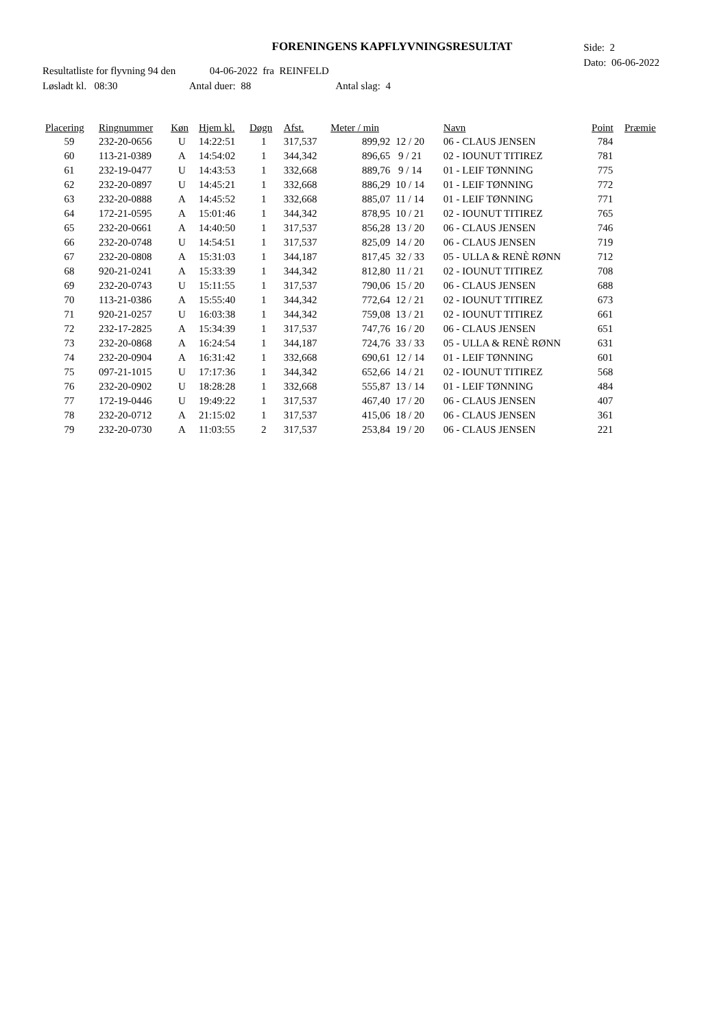FORENINGENS KAPFLYVNINGSRESULTAT
Side: 2
Dato: 06-06-2022
Resultatliste for flyvning 94 den 04-06-2022 fra REINFELD
Løsladt kl. 08:30 Antal duer: 88 Antal slag: 4
| Placering | Ringnummer | Køn | Hjem kl. | Døgn | Afst. | Meter / min | | | Navn | Point | Præmie |
| --- | --- | --- | --- | --- | --- | --- | --- | --- | --- | --- | --- |
| 59 | 232-20-0656 | U | 14:22:51 | 1 | 317,537 | 899,92 | 12 / 20 | | 06 - CLAUS JENSEN | 784 | |
| 60 | 113-21-0389 | A | 14:54:02 | 1 | 344,342 | 896,65 | 9 / 21 | | 02 - IOUNUT TITIREZ | 781 | |
| 61 | 232-19-0477 | U | 14:43:53 | 1 | 332,668 | 889,76 | 9 / 14 | | 01 - LEIF TØNNING | 775 | |
| 62 | 232-20-0897 | U | 14:45:21 | 1 | 332,668 | 886,29 | 10 / 14 | | 01 - LEIF TØNNING | 772 | |
| 63 | 232-20-0888 | A | 14:45:52 | 1 | 332,668 | 885,07 | 11 / 14 | | 01 - LEIF TØNNING | 771 | |
| 64 | 172-21-0595 | A | 15:01:46 | 1 | 344,342 | 878,95 | 10 / 21 | | 02 - IOUNUT TITIREZ | 765 | |
| 65 | 232-20-0661 | A | 14:40:50 | 1 | 317,537 | 856,28 | 13 / 20 | | 06 - CLAUS JENSEN | 746 | |
| 66 | 232-20-0748 | U | 14:54:51 | 1 | 317,537 | 825,09 | 14 / 20 | | 06 - CLAUS JENSEN | 719 | |
| 67 | 232-20-0808 | A | 15:31:03 | 1 | 344,187 | 817,45 | 32 / 33 | | 05 - ULLA & RENÈ RØNN | 712 | |
| 68 | 920-21-0241 | A | 15:33:39 | 1 | 344,342 | 812,80 | 11 / 21 | | 02 - IOUNUT TITIREZ | 708 | |
| 69 | 232-20-0743 | U | 15:11:55 | 1 | 317,537 | 790,06 | 15 / 20 | | 06 - CLAUS JENSEN | 688 | |
| 70 | 113-21-0386 | A | 15:55:40 | 1 | 344,342 | 772,64 | 12 / 21 | | 02 - IOUNUT TITIREZ | 673 | |
| 71 | 920-21-0257 | U | 16:03:38 | 1 | 344,342 | 759,08 | 13 / 21 | | 02 - IOUNUT TITIREZ | 661 | |
| 72 | 232-17-2825 | A | 15:34:39 | 1 | 317,537 | 747,76 | 16 / 20 | | 06 - CLAUS JENSEN | 651 | |
| 73 | 232-20-0868 | A | 16:24:54 | 1 | 344,187 | 724,76 | 33 / 33 | | 05 - ULLA & RENÈ RØNN | 631 | |
| 74 | 232-20-0904 | A | 16:31:42 | 1 | 332,668 | 690,61 | 12 / 14 | | 01 - LEIF TØNNING | 601 | |
| 75 | 097-21-1015 | U | 17:17:36 | 1 | 344,342 | 652,66 | 14 / 21 | | 02 - IOUNUT TITIREZ | 568 | |
| 76 | 232-20-0902 | U | 18:28:28 | 1 | 332,668 | 555,87 | 13 / 14 | | 01 - LEIF TØNNING | 484 | |
| 77 | 172-19-0446 | U | 19:49:22 | 1 | 317,537 | 467,40 | 17 / 20 | | 06 - CLAUS JENSEN | 407 | |
| 78 | 232-20-0712 | A | 21:15:02 | 1 | 317,537 | 415,06 | 18 / 20 | | 06 - CLAUS JENSEN | 361 | |
| 79 | 232-20-0730 | A | 11:03:55 | 2 | 317,537 | 253,84 | 19 / 20 | | 06 - CLAUS JENSEN | 221 | |